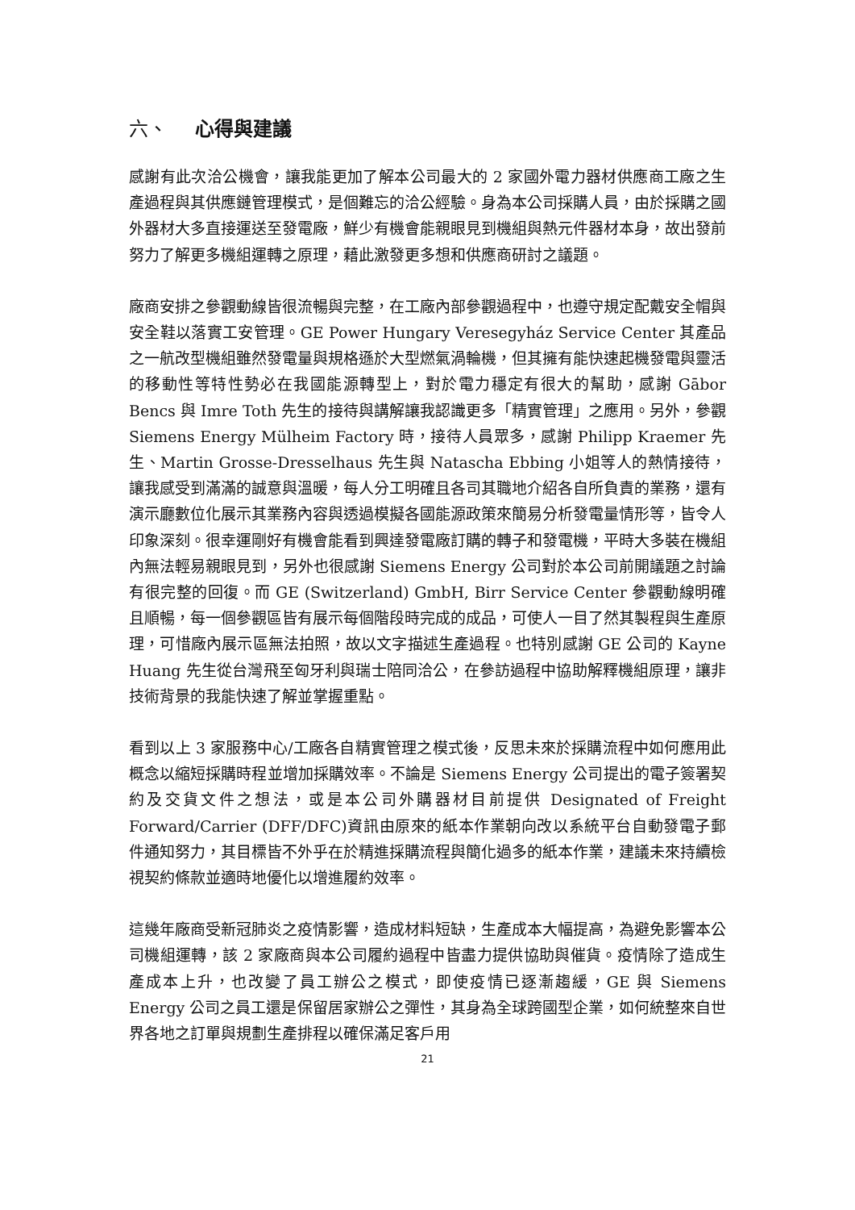六、 心得與建議
感謝有此次洽公機會，讓我能更加了解本公司最大的 2 家國外電力器材供應商工廠之生產過程與其供應鏈管理模式，是個難忘的洽公經驗。身為本公司採購人員，由於採購之國外器材大多直接運送至發電廠，鮮少有機會能親眼見到機組與熱元件器材本身，故出發前努力了解更多機組運轉之原理，藉此激發更多想和供應商研討之議題。
廠商安排之參觀動線皆很流暢與完整，在工廠內部參觀過程中，也遵守規定配戴安全帽與安全鞋以落實工安管理。GE Power Hungary Veresegyház Service Center 其產品之一航改型機組雖然發電量與規格遜於大型燃氣渦輪機，但其擁有能快速起機發電與靈活的移動性等特性勢必在我國能源轉型上，對於電力穩定有很大的幫助，感謝 Gābor Bencs 與 Imre Toth 先生的接待與講解讓我認識更多「精實管理」之應用。另外，參觀 Siemens Energy Mülheim Factory 時，接待人員眾多，感謝 Philipp Kraemer 先生、Martin Grosse-Dresselhaus 先生與 Natascha Ebbing 小姐等人的熱情接待，讓我感受到滿滿的誠意與溫暖，每人分工明確且各司其職地介紹各自所負責的業務，還有演示廳數位化展示其業務內容與透過模擬各國能源政策來簡易分析發電量情形等，皆令人印象深刻。很幸運剛好有機會能看到興達發電廠訂購的轉子和發電機，平時大多裝在機組內無法輕易親眼見到，另外也很感謝 Siemens Energy 公司對於本公司前開議題之討論有很完整的回復。而 GE (Switzerland) GmbH, Birr Service Center 參觀動線明確且順暢，每一個參觀區皆有展示每個階段時完成的成品，可使人一目了然其製程與生產原理，可惜廠內展示區無法拍照，故以文字描述生產過程。也特別感謝 GE 公司的 Kayne Huang 先生從台灣飛至匈牙利與瑞士陪同洽公，在參訪過程中協助解釋機組原理，讓非技術背景的我能快速了解並掌握重點。
看到以上 3 家服務中心/工廠各自精實管理之模式後，反思未來於採購流程中如何應用此概念以縮短採購時程並增加採購效率。不論是 Siemens Energy 公司提出的電子簽署契約及交貨文件之想法，或是本公司外購器材目前提供 Designated of Freight Forward/Carrier (DFF/DFC)資訊由原來的紙本作業朝向改以系統平台自動發電子郵件通知努力，其目標皆不外乎在於精進採購流程與簡化過多的紙本作業，建議未來持續檢視契約條款並適時地優化以增進履約效率。
這幾年廠商受新冠肺炎之疫情影響，造成材料短缺，生產成本大幅提高，為避免影響本公司機組運轉，該 2 家廠商與本公司履約過程中皆盡力提供協助與催貨。疫情除了造成生產成本上升，也改變了員工辦公之模式，即使疫情已逐漸趨緩，GE 與 Siemens Energy 公司之員工還是保留居家辦公之彈性，其身為全球跨國型企業，如何統整來自世界各地之訂單與規劃生產排程以確保滿足客戶用
21